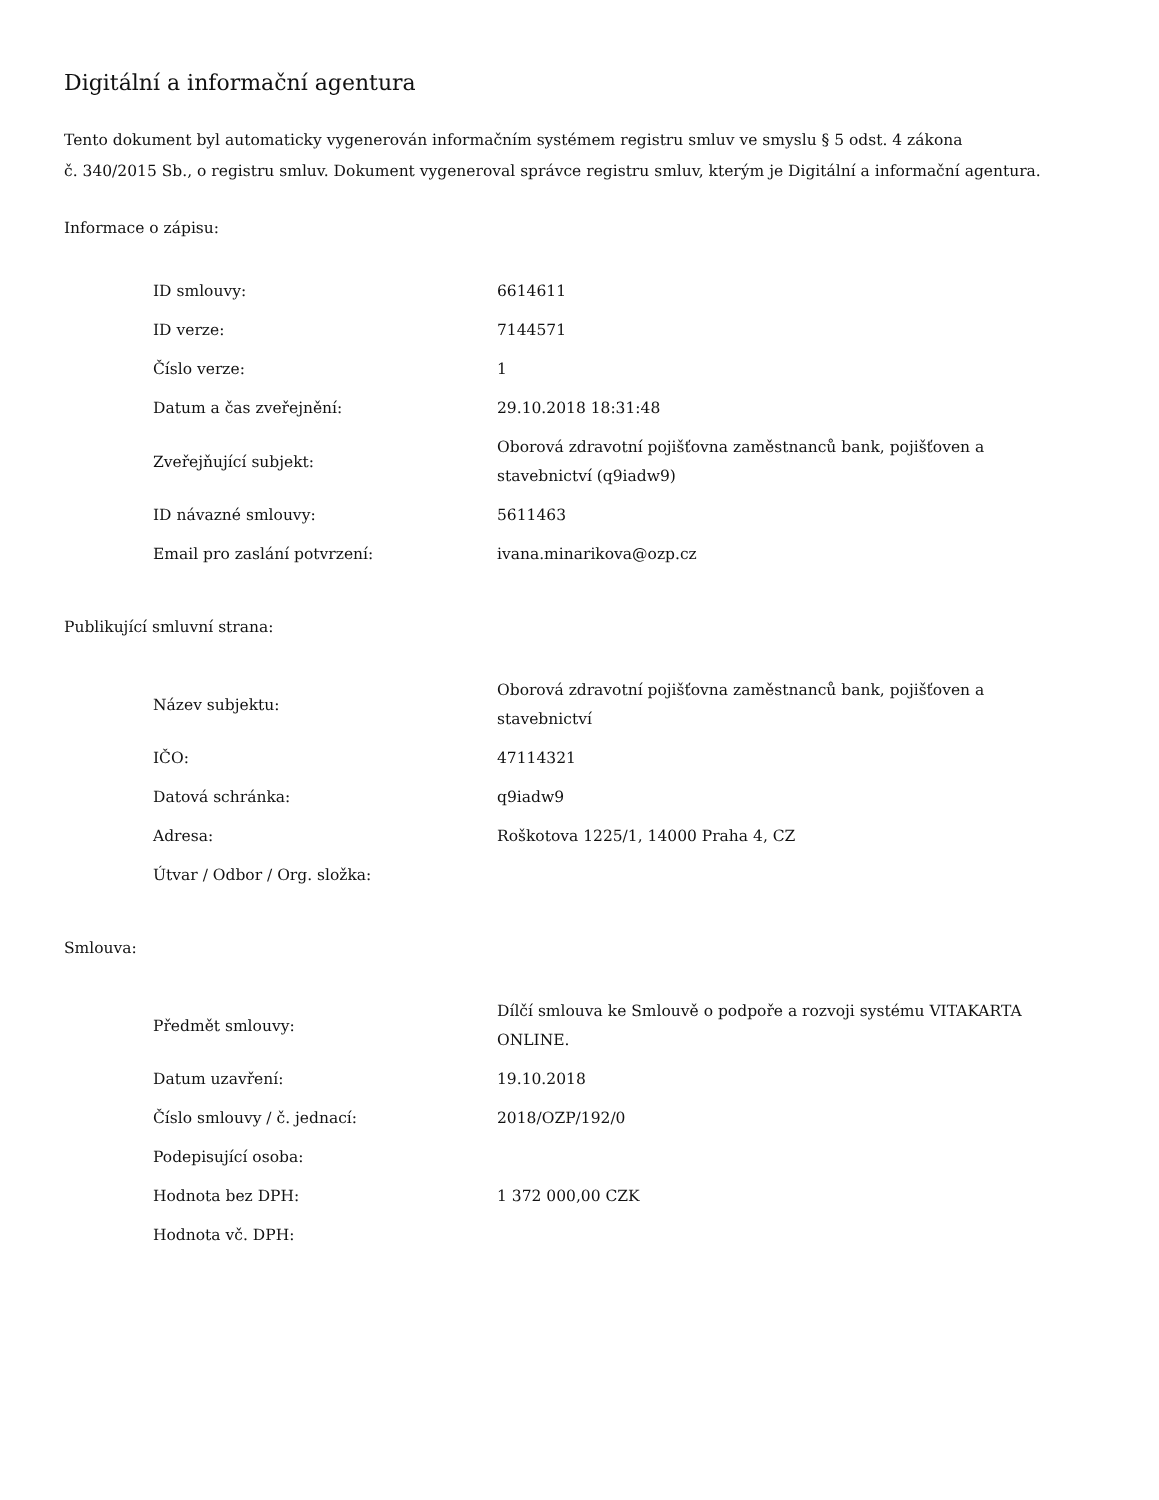Digitální a informační agentura
Tento dokument byl automaticky vygenerován informačním systémem registru smluv ve smyslu § 5 odst. 4 zákona
č. 340/2015 Sb., o registru smluv. Dokument vygeneroval správce registru smluv, kterým je Digitální a informační agentura.
Informace o zápisu:
| ID smlouvy: | 6614611 |
| ID verze: | 7144571 |
| Číslo verze: | 1 |
| Datum a čas zveřejnění: | 29.10.2018 18:31:48 |
| Zveřejňující subjekt: | Oborová zdravotní pojišťovna zaměstnanců bank, pojišťoven a stavebnictví (q9iadw9) |
| ID návazné smlouvy: | 5611463 |
| Email pro zaslání potvrzení: | ivana.minarikova@ozp.cz |
Publikující smluvní strana:
| Název subjektu: | Oborová zdravotní pojišťovna zaměstnanců bank, pojišťoven a stavebnictví |
| IČO: | 47114321 |
| Datová schránka: | q9iadw9 |
| Adresa: | Roškotova 1225/1, 14000 Praha 4, CZ |
| Útvar / Odbor / Org. složka: | |
Smlouva:
| Předmět smlouvy: | Dílčí smlouva ke Smlouvě o podpoře a rozvoji systému VITAKARTA ONLINE. |
| Datum uzavření: | 19.10.2018 |
| Číslo smlouvy / č. jednací: | 2018/OZP/192/0 |
| Podepisující osoba: | |
| Hodnota bez DPH: | 1 372 000,00 CZK |
| Hodnota vč. DPH: | |